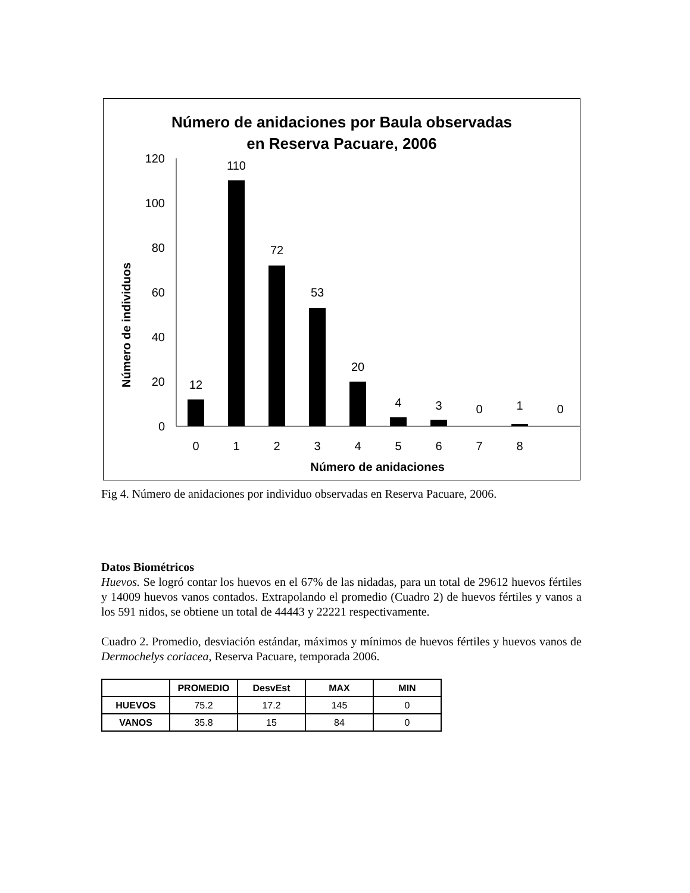Número de anidaciones por Baula observadas
en Reserva Pacuare, 2006
Número de individuos
0
20
40
60
80
100
120
12
110
72
53
20
4
3
0
1
0
0
1
2
3
4
5
6
7
8
Número de anidaciones
Fig 4. Número de anidaciones por individuo observadas en Reserva Pacuare, 2006.
Datos Biométricos
Huevos. Se logró contar los huevos en el 67% de las nidadas, para un total de 29612 huevos fértiles y 14009 huevos vanos contados. Extrapolando el promedio (Cuadro 2) de huevos fértiles y vanos a los 591 nidos, se obtiene un total de 44443 y 22221 respectivamente.
Cuadro 2. Promedio, desviación estándar, máximos y mínimos de huevos fértiles y huevos vanos de Dermochelys coriacea, Reserva Pacuare, temporada 2006.
| | PROMEDIO | DesvEst | MAX | MIN |
| --- | --- | --- | --- | --- |
| HUEVOS | 75.2 | 17.2 | 145 | 0 |
| VANOS | 35.8 | 15 | 84 | 0 |